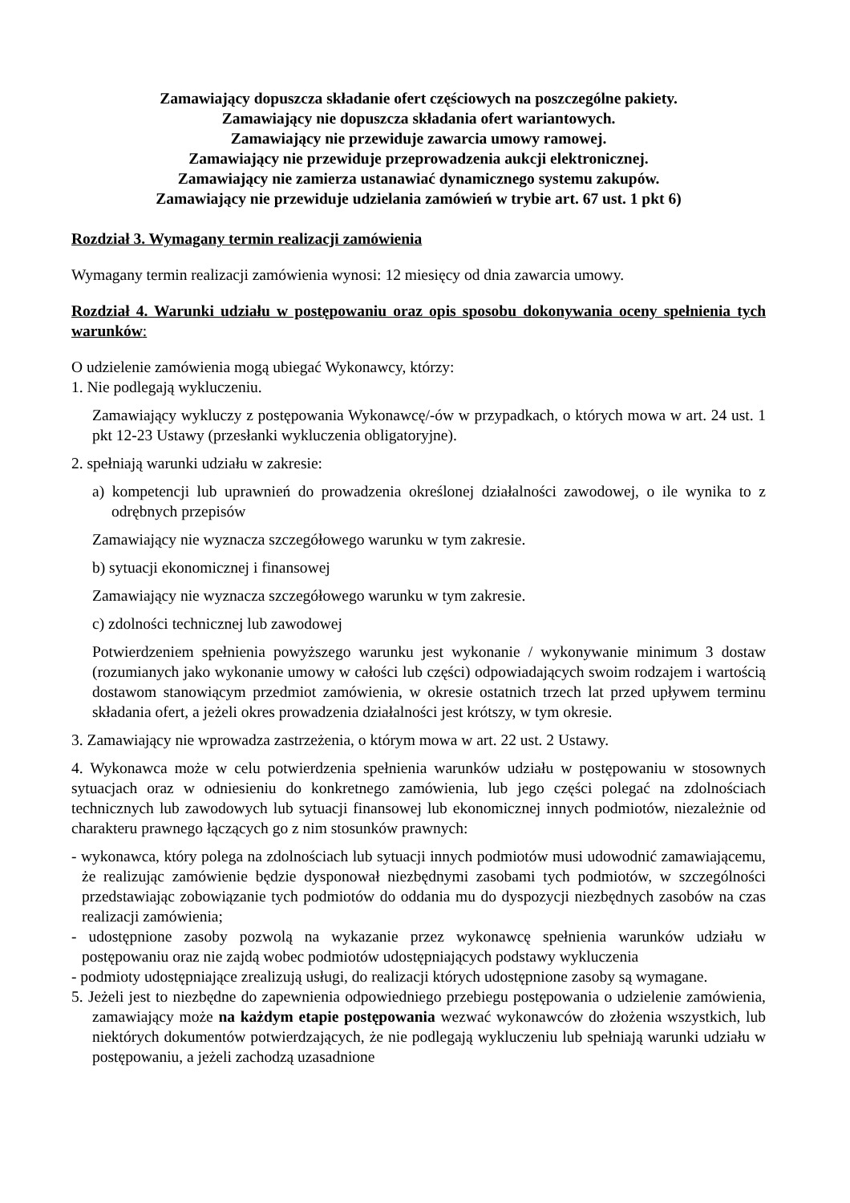Zamawiający dopuszcza składanie ofert częściowych na poszczególne pakiety.
Zamawiający nie dopuszcza składania ofert wariantowych.
Zamawiający nie przewiduje zawarcia umowy ramowej.
Zamawiający nie przewiduje przeprowadzenia aukcji elektronicznej.
Zamawiający nie zamierza ustanawiać dynamicznego systemu zakupów.
Zamawiający nie przewiduje udzielania zamówień w trybie art. 67 ust. 1 pkt 6)
Rozdział 3. Wymagany termin realizacji zamówienia
Wymagany termin realizacji zamówienia wynosi: 12 miesięcy od dnia zawarcia umowy.
Rozdział 4. Warunki udziału w postępowaniu oraz opis sposobu dokonywania oceny spełnienia tych warunków:
O udzielenie zamówienia mogą ubiegać Wykonawcy, którzy:
1. Nie podlegają wykluczeniu.
Zamawiający wykluczy z postępowania Wykonawcę/-ów w przypadkach, o których mowa w art. 24 ust. 1 pkt 12-23 Ustawy (przesłanki wykluczenia obligatoryjne).
2. spełniają warunki udziału w zakresie:
a) kompetencji lub uprawnień do prowadzenia określonej działalności zawodowej, o ile wynika to z odrębnych przepisów
Zamawiający nie wyznacza szczegółowego warunku w tym zakresie.
b) sytuacji ekonomicznej i finansowej
Zamawiający nie wyznacza szczegółowego warunku w tym zakresie.
c) zdolności technicznej lub zawodowej
Potwierdzeniem spełnienia powyższego warunku jest wykonanie / wykonywanie minimum 3 dostaw (rozumianych jako wykonanie umowy w całości lub części) odpowiadających swoim rodzajem i wartością dostawom stanowiącym przedmiot zamówienia, w okresie ostatnich trzech lat przed upływem terminu składania ofert, a jeżeli okres prowadzenia działalności jest krótszy, w tym okresie.
3. Zamawiający nie wprowadza zastrzeżenia, o którym mowa w art. 22 ust. 2 Ustawy.
4. Wykonawca może w celu potwierdzenia spełnienia warunków udziału w postępowaniu w stosownych sytuacjach oraz w odniesieniu do konkretnego zamówienia, lub jego części polegać na zdolnościach technicznych lub zawodowych lub sytuacji finansowej lub ekonomicznej innych podmiotów, niezależnie od charakteru prawnego łączących go z nim stosunków prawnych:
- wykonawca, który polega na zdolnościach lub sytuacji innych podmiotów musi udowodnić zamawiającemu, że realizując zamówienie będzie dysponował niezbędnymi zasobami tych podmiotów, w szczególności przedstawiając zobowiązanie tych podmiotów do oddania mu do dyspozycji niezbędnych zasobów na czas realizacji zamówienia;
- udostępnione zasoby pozwolą na wykazanie przez wykonawcę spełnienia warunków udziału w postępowaniu oraz nie zajdą wobec podmiotów udostępniających podstawy wykluczenia
- podmioty udostępniające zrealizują usługi, do realizacji których udostępnione zasoby są wymagane.
5. Jeżeli jest to niezbędne do zapewnienia odpowiedniego przebiegu postępowania o udzielenie zamówienia, zamawiający może na każdym etapie postępowania wezwać wykonawców do złożenia wszystkich, lub niektórych dokumentów potwierdzających, że nie podlegają wykluczeniu lub spełniają warunki udziału w postępowaniu, a jeżeli zachodzą uzasadnione